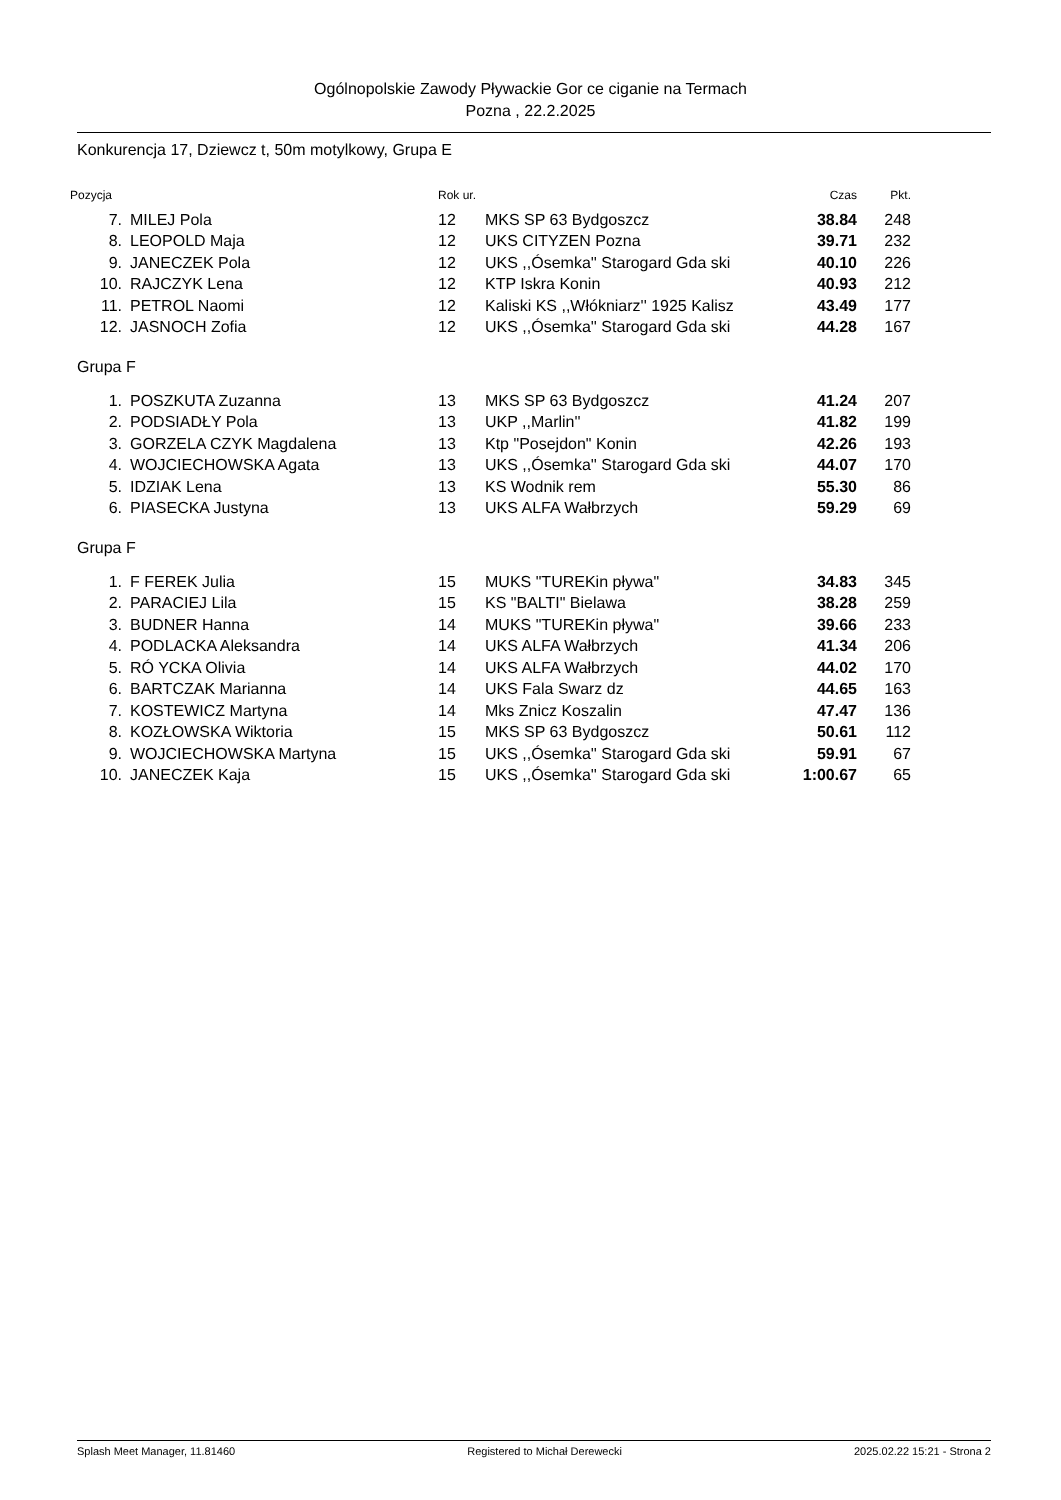Ogólnopolskie Zawody Pływackie Gor ce ciganie na Termach
Pozna , 22.2.2025
Konkurencja 17, Dziewcz t, 50m motylkowy, Grupa E
| Pozycja | | Rok ur. | | Czas | Pkt. |
| --- | --- | --- | --- | --- | --- |
| 7. | MILEJ Pola | 12 | MKS SP 63 Bydgoszcz | 38.84 | 248 |
| 8. | LEOPOLD Maja | 12 | UKS CITYZEN Pozna | 39.71 | 232 |
| 9. | JANECZEK Pola | 12 | UKS ,,Ósemka'' Starogard Gda ski | 40.10 | 226 |
| 10. | RAJCZYK Lena | 12 | KTP Iskra Konin | 40.93 | 212 |
| 11. | PETROL Naomi | 12 | Kaliski KS ,,Włókniarz'' 1925 Kalisz | 43.49 | 177 |
| 12. | JASNOCH Zofia | 12 | UKS ,,Ósemka'' Starogard Gda ski | 44.28 | 167 |
Grupa F
| 1. | POSZKUTA Zuzanna | 13 | MKS SP 63 Bydgoszcz | 41.24 | 207 |
| 2. | PODSIADŁY Pola | 13 | UKP ,,Marlin'' | 41.82 | 199 |
| 3. | GORZELA CZYK Magdalena | 13 | Ktp "Posejdon" Konin | 42.26 | 193 |
| 4. | WOJCIECHOWSKA Agata | 13 | UKS ,,Ósemka'' Starogard Gda ski | 44.07 | 170 |
| 5. | IDZIAK Lena | 13 | KS Wodnik rem | 55.30 | 86 |
| 6. | PIASECKA Justyna | 13 | UKS ALFA Wałbrzych | 59.29 | 69 |
Grupa F
| 1. | F FEREK Julia | 15 | MUKS "TUREKin pływa" | 34.83 | 345 |
| 2. | PARACIEJ Lila | 15 | KS "BALTI" Bielawa | 38.28 | 259 |
| 3. | BUDNER Hanna | 14 | MUKS "TUREKin pływa" | 39.66 | 233 |
| 4. | PODLACKA Aleksandra | 14 | UKS ALFA Wałbrzych | 41.34 | 206 |
| 5. | RÓ YCKA Olivia | 14 | UKS ALFA Wałbrzych | 44.02 | 170 |
| 6. | BARTCZAK Marianna | 14 | UKS Fala Swarz dz | 44.65 | 163 |
| 7. | KOSTEWICZ Martyna | 14 | Mks Znicz Koszalin | 47.47 | 136 |
| 8. | KOZŁOWSKA Wiktoria | 15 | MKS SP 63 Bydgoszcz | 50.61 | 112 |
| 9. | WOJCIECHOWSKA Martyna | 15 | UKS ,,Ósemka'' Starogard Gda ski | 59.91 | 67 |
| 10. | JANECZEK Kaja | 15 | UKS ,,Ósemka'' Starogard Gda ski | 1:00.67 | 65 |
Splash Meet Manager, 11.81460 Registered to Michał Derewecki 2025.02.22 15:21 - Strona 2